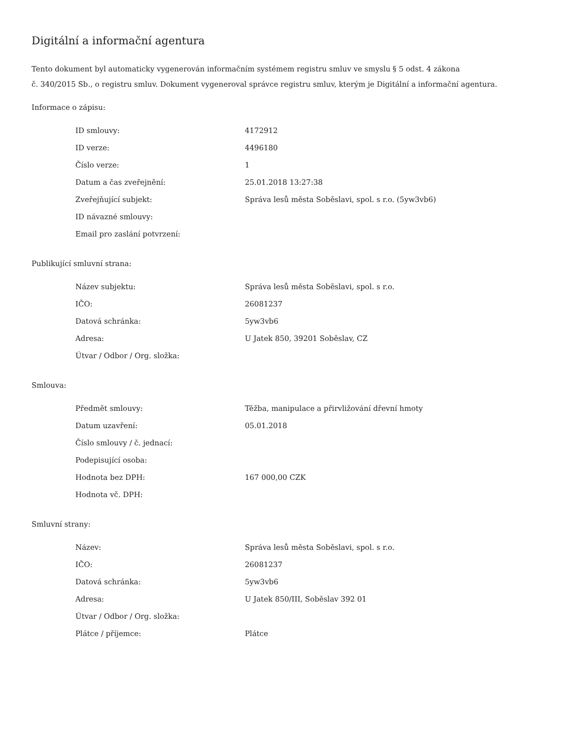Digitální a informační agentura
Tento dokument byl automaticky vygenerován informačním systémem registru smluv ve smyslu § 5 odst. 4 zákona
č. 340/2015 Sb., o registru smluv. Dokument vygeneroval správce registru smluv, kterým je Digitální a informační agentura.
Informace o zápisu:
| ID smlouvy: | 4172912 |
| ID verze: | 4496180 |
| Číslo verze: | 1 |
| Datum a čas zveřejnění: | 25.01.2018 13:27:38 |
| Zveřejňující subjekt: | Správa lesů města Soběslavi, spol. s r.o. (5yw3vb6) |
| ID návazné smlouvy: | |
| Email pro zaslání potvrzení: | |
Publikující smluvní strana:
| Název subjektu: | Správa lesů města Soběslavi, spol. s r.o. |
| IČO: | 26081237 |
| Datová schránka: | 5yw3vb6 |
| Adresa: | U Jatek 850, 39201 Soběslav, CZ |
| Útvar / Odbor / Org. složka: | |
Smlouva:
| Předmět smlouvy: | Těžba, manipulace a přirvližování dřevní hmoty |
| Datum uzavření: | 05.01.2018 |
| Číslo smlouvy / č. jednací: | |
| Podepisující osoba: | |
| Hodnota bez DPH: | 167 000,00 CZK |
| Hodnota vč. DPH: | |
Smluvní strany:
| Název: | Správa lesů města Soběslavi, spol. s r.o. |
| IČO: | 26081237 |
| Datová schránka: | 5yw3vb6 |
| Adresa: | U Jatek 850/III, Soběslav 392 01 |
| Útvar / Odbor / Org. složka: | |
| Plátce / příjemce: | Plátce |